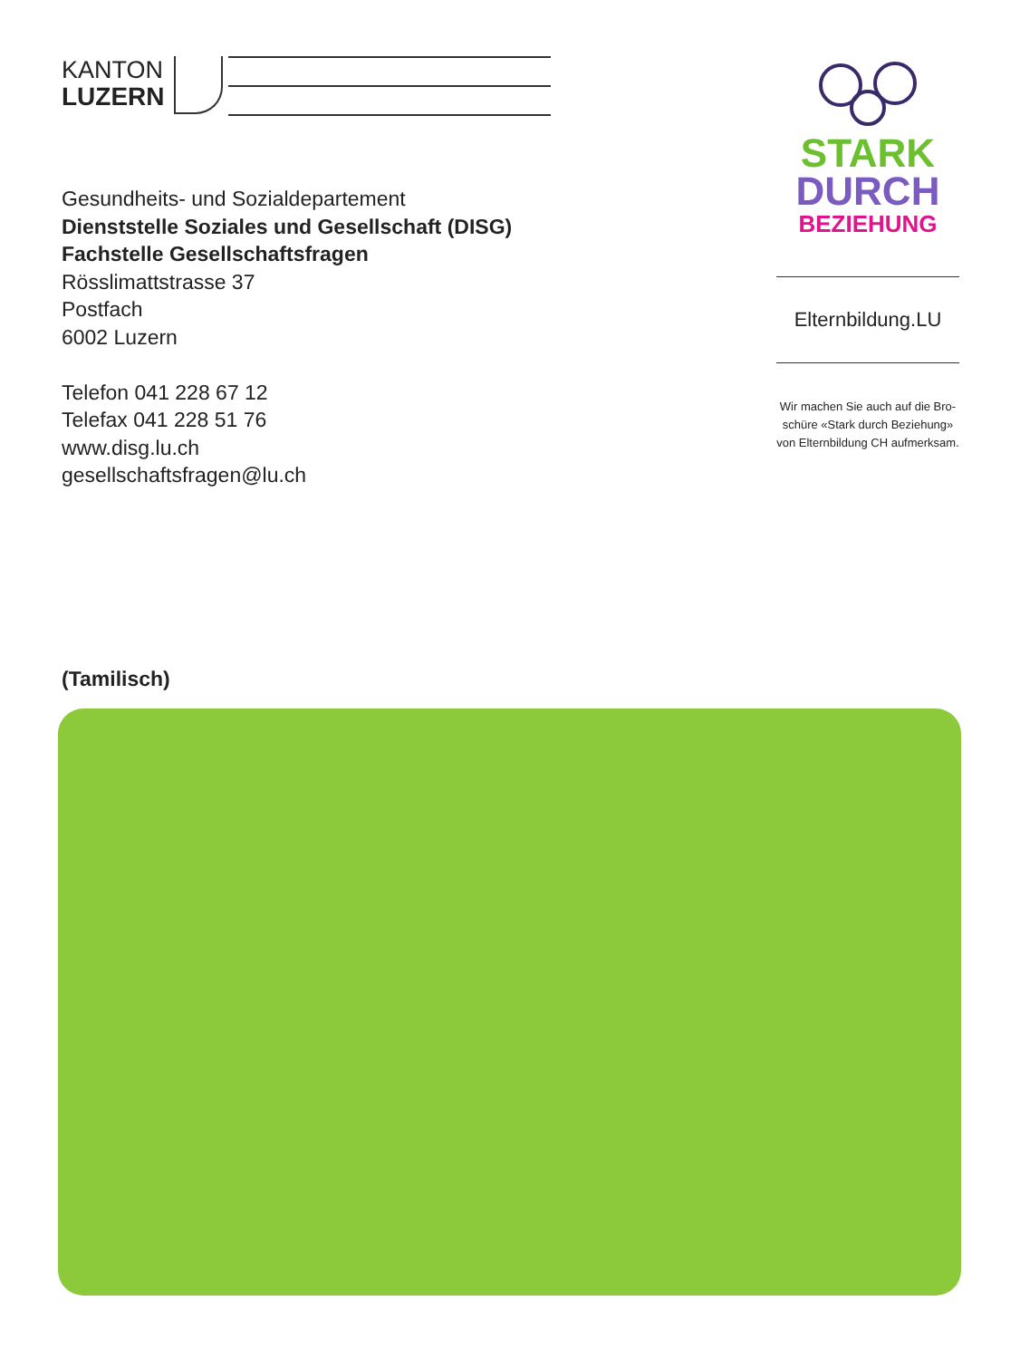KANTON
LUZERN
Gesundheits- und Sozialdepartement
Dienststelle Soziales und Gesellschaft (DISG)
Fachstelle Gesellschaftsfragen
Rösslimattstrasse 37
Postfach
6002 Luzern
Telefon 041 228 67 12
Telefax 041 228 51 76
www.disg.lu.ch
gesellschaftsfragen@lu.ch
(Tamilisch)
STARK
DURCH
BEZIEHUNG
Elternbildung.LU
Wir machen Sie auch auf die Bro-
schüre «Stark durch Beziehung»
von Elternbildung CH aufmerksam.